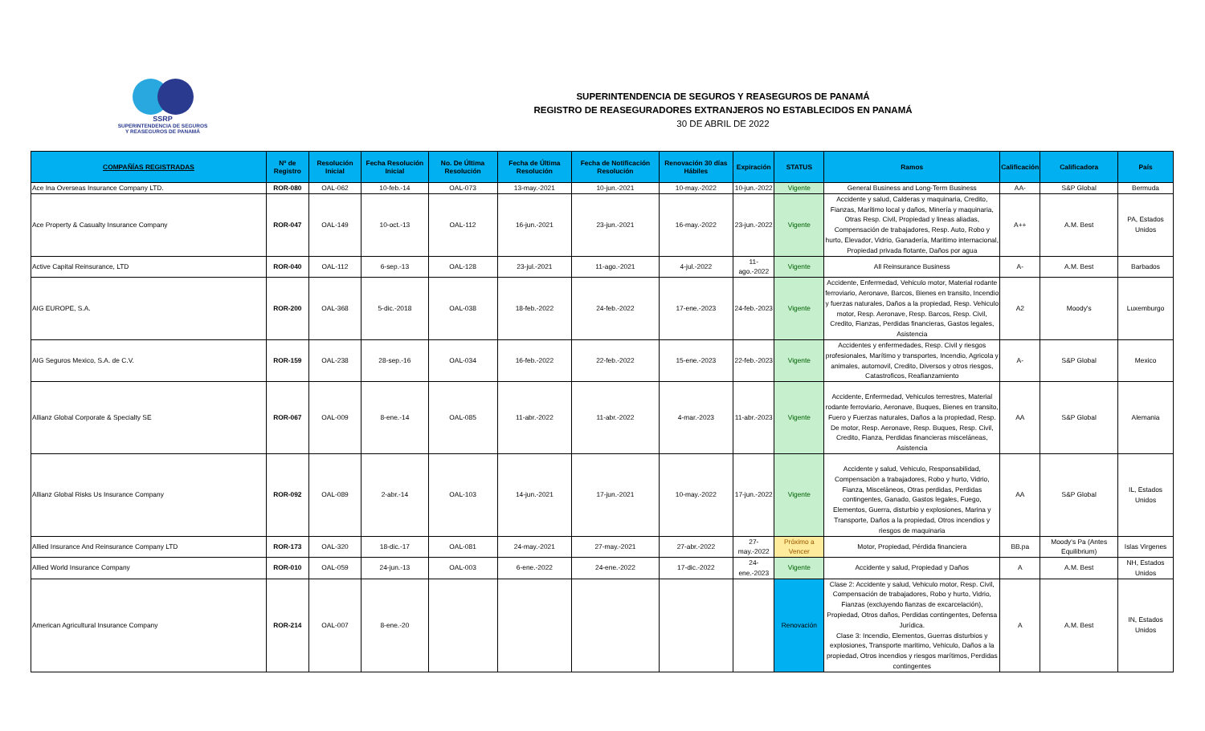SSRP
SUPERINTENDENCIA DE SEGUROS
Y REASEGUROS DE PANAMÁ
SUPERINTENDENCIA DE SEGUROS Y REASEGUROS DE PANAMÁ
REGISTRO DE REASEGURADORES EXTRANJEROS NO ESTABLECIDOS EN PANAMÁ
30 DE ABRIL DE 2022
| COMPAÑÍAS REGISTRADAS | Nº de Registro | Resolución Inicial | Fecha Resolución Inicial | No. De Última Resolución | Fecha de Última Resolución | Fecha de Notificación Resolución | Renovación 30 días Hábiles | Expiración | STATUS | Ramos | Calificación | Calificadora | País |
| --- | --- | --- | --- | --- | --- | --- | --- | --- | --- | --- | --- | --- | --- |
| Ace Ina Overseas Insurance Company LTD. | ROR-080 | OAL-062 | 10-feb.-14 | OAL-073 | 13-may.-2021 | 10-jun.-2021 | 10-may.-2022 | 10-jun.-2022 | Vigente | General Business and Long-Term Business | AA- | S&P Global | Bermuda |
| Ace Property & Casualty Insurance Company | ROR-047 | OAL-149 | 10-oct.-13 | OAL-112 | 16-jun.-2021 | 23-jun.-2021 | 16-may.-2022 | 23-jun.-2022 | Vigente | Accidente y salud, Calderas y maquinaria, Credito, Fianzas, Marítimo local y daños, Minería y maquinaria, Otras Resp. Civil, Propiedad y lineas aliadas, Compensación de trabajadores, Resp. Auto, Robo y hurto, Elevador, Vidrio, Ganadería, Maritimo internacional, Propiedad privada flotante, Daños por agua | A++ | A.M. Best | PA, Estados Unidos |
| Active Capital Reinsurance, LTD | ROR-040 | OAL-112 | 6-sep.-13 | OAL-128 | 23-jul.-2021 | 11-ago.-2021 | 4-jul.-2022 | 11-ago.-2022 | Vigente | All Reinsurance Business | A- | A.M. Best | Barbados |
| AIG EUROPE, S.A. | ROR-200 | OAL-368 | 5-dic.-2018 | OAL-038 | 18-feb.-2022 | 24-feb.-2022 | 17-ene.-2023 | 24-feb.-2023 | Vigente | Accidente, Enfermedad, Vehiculo motor, Material rodante ferroviario, Aeronave, Barcos, Bienes en transito, Incendio y fuerzas naturales, Daños a la propiedad, Resp. Vehiculo motor, Resp. Aeronave, Resp. Barcos, Resp. Civil, Credito, Fianzas, Perdidas financieras, Gastos legales, Asistencia | A2 | Moody's | Luxemburgo |
| AIG Seguros Mexico, S.A. de C.V. | ROR-159 | OAL-238 | 28-sep.-16 | OAL-034 | 16-feb.-2022 | 22-feb.-2022 | 15-ene.-2023 | 22-feb.-2023 | Vigente | Accidentes y enfermedades, Resp. Civil y riesgos profesionales, Marítimo y transportes, Incendio, Agricola y animales, automovil, Credito, Diversos y otros riesgos, Catastroficos, Reafianzamiento | A- | S&P Global | Mexico |
| Allianz Global Corporate & Specialty SE | ROR-067 | OAL-009 | 8-ene.-14 | OAL-085 | 11-abr.-2022 | 11-abr.-2022 | 4-mar.-2023 | 11-abr.-2023 | Vigente | Accidente, Enfermedad, Vehiculos terrestres, Material rodante ferroviario, Aeronave, Buques, Bienes en transito, Fuero y Fuerzas naturales, Daños a la propiedad, Resp. De motor, Resp. Aeronave, Resp. Buques, Resp. Civil, Credito, Fianza, Perdidas financieras misceláneas, Asistencia | AA | S&P Global | Alemania |
| Allianz Global Risks Us Insurance Company | ROR-092 | OAL-089 | 2-abr.-14 | OAL-103 | 14-jun.-2021 | 17-jun.-2021 | 10-may.-2022 | 17-jun.-2022 | Vigente | Accidente y salud, Vehiculo, Responsabilidad, Compensaciòn a trabajadores, Robo y hurto, Vidrio, Fianza, Miscelàneos, Otras perdidas, Perdidas contingentes, Ganado, Gastos legales, Fuego, Elementos, Guerra, disturbio y explosiones, Marina y Transporte, Daños a la propiedad, Otros incendios y riesgos de maquinaria | AA | S&P Global | IL, Estados Unidos |
| Allied Insurance And Reinsurance Company LTD | ROR-173 | OAL-320 | 18-dic.-17 | OAL-081 | 24-may.-2021 | 27-may.-2021 | 27-abr.-2022 | 27-may.-2022 | Próximo a Vencer | Motor, Propiedad, Pérdida financiera | BB.pa | Moody's Pa (Antes Equilibrium) | Islas Virgenes |
| Allied World Insurance Company | ROR-010 | OAL-059 | 24-jun.-13 | OAL-003 | 6-ene.-2022 | 24-ene.-2022 | 17-dic.-2022 | 24-ene.-2023 | Vigente | Accidente y salud, Propiedad y Daños | A | A.M. Best | NH, Estados Unidos |
| American Agricultural Insurance Company | ROR-214 | OAL-007 | 8-ene.-20 | | | | | | Renovación | Clase 2: Accidente y salud, Vehiculo motor, Resp. Civil, Compensación de trabajadores, Robo y hurto, Vidrio, Fianzas (excluyendo fianzas de excarcelación), Propiedad, Otros daños, Perdidas contingentes, Defensa Jurídica. Clase 3: Incendio, Elementos, Guerras disturbios y explosiones, Transporte maritimo, Vehiculo, Daños a la propiedad, Otros incendios y riesgos marítimos, Perdidas contingentes | A | A.M. Best | IN, Estados Unidos |